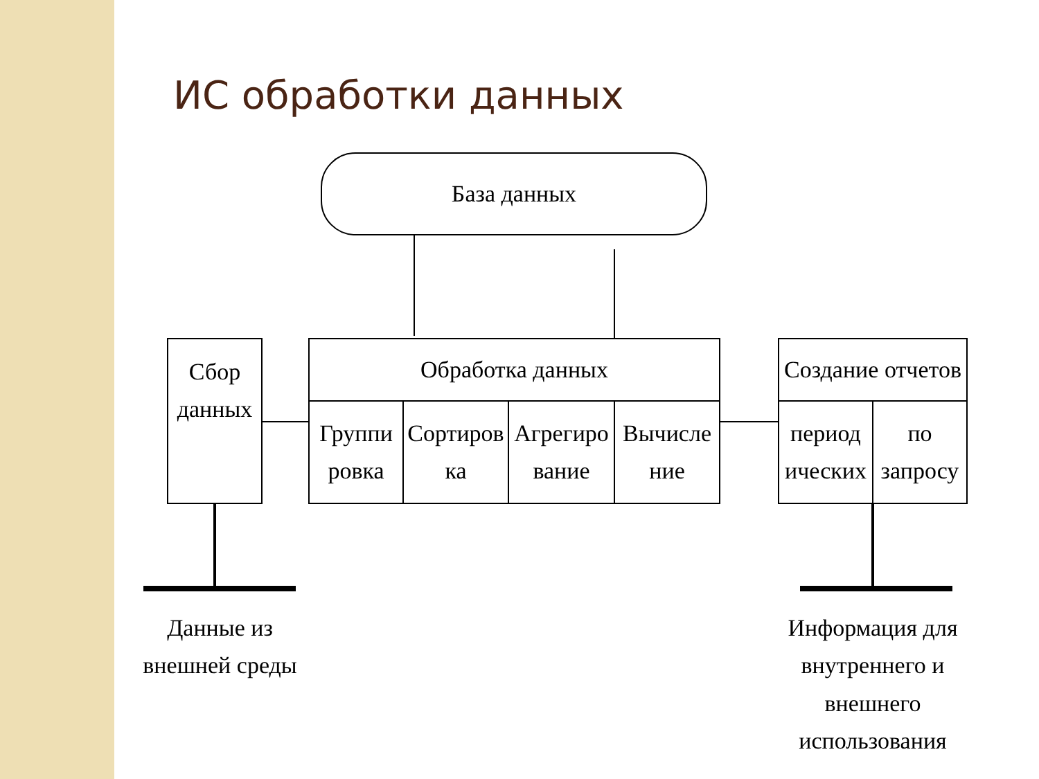ИС обработки данных
База данных
Сбор
данных
Обработка данных
Группи
ровка
Сортиров
ка
Агрегиро
вание
Вычисле
ние
Создание отчетов
период
ических
по
запросу
Данные из
внешней среды
Информация для
внутреннего и внешнего
использования